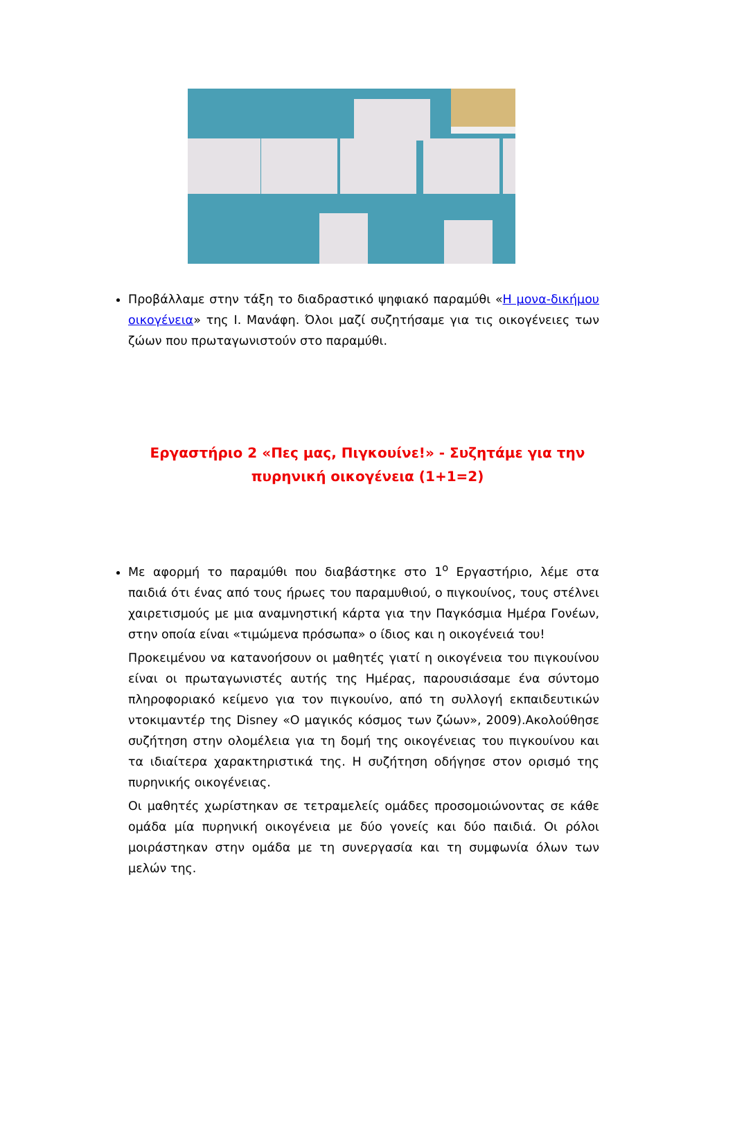Προβάλλαμε στην τάξη το διαδραστικό ψηφιακό παραμύθι «Η μονα-δικήμου οικογένεια» της Ι. Μανάφη. Όλοι μαζί συζητήσαμε για τις οικογένειες των ζώων που πρωταγωνιστούν στο παραμύθι.
Εργαστήριο 2 «Πες μας, Πιγκουίνε!» - Συζητάμε για την πυρηνική οικογένεια (1+1=2)
Με αφορμή το παραμύθι που διαβάστηκε στο 1<sup>ο</sup> Εργαστήριο, λέμε στα παιδιά ότι ένας από τους ήρωες του παραμυθιού, ο πιγκουίνος, τους στέλνει χαιρετισμούς με μια αναμνηστική κάρτα για την Παγκόσμια Ημέρα Γονέων, στην οποία είναι «τιμώμενα πρόσωπα» ο ίδιος και η οικογένειά του!
Προκειμένου να κατανοήσουν οι μαθητές γιατί η οικογένεια του πιγκουίνου είναι οι πρωταγωνιστές αυτής της Ημέρας, παρουσιάσαμε ένα σύντομο πληροφοριακό κείμενο για τον πιγκουίνο, από τη συλλογή εκπαιδευτικών ντοκιμαντέρ της Disney «Ο μαγικός κόσμος των ζώων», 2009).Ακολούθησε συζήτηση στην ολομέλεια για τη δομή της οικογένειας του πιγκουίνου και τα ιδιαίτερα χαρακτηριστικά της. Η συζήτηση οδήγησε στον ορισμό της πυρηνικής οικογένειας.
Οι μαθητές χωρίστηκαν σε τετραμελείς ομάδες προσομοιώνοντας σε κάθε ομάδα μία πυρηνική οικογένεια με δύο γονείς και δύο παιδιά. Οι ρόλοι μοιράστηκαν στην ομάδα με τη συνεργασία και τη συμφωνία όλων των μελών της.